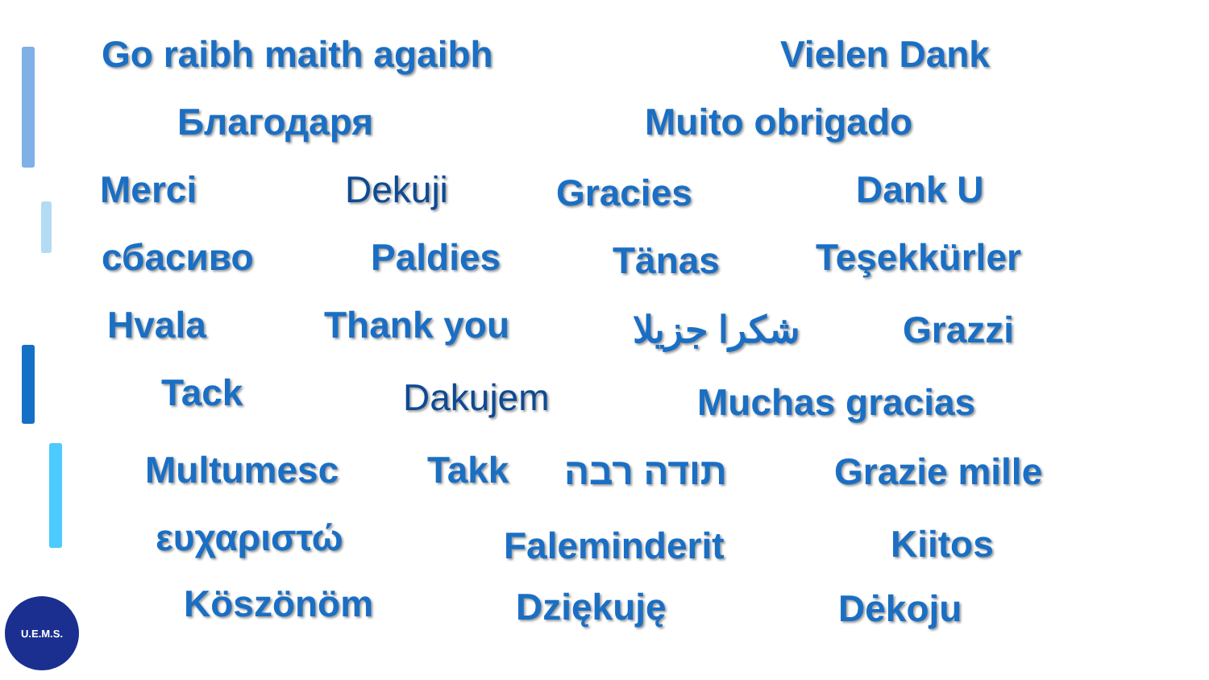Go raibh maith agaibh Vielen Dank
Благодаря Muito obrigado
Merci Dekuji Gracies Dank U
сбасиво Paldies Tänas Teşekkürler
Hvala Thank you شكرا جزيلا Grazzi
Tack Dakujem Muchas gracias
Multumesc Takk תודה רבה Grazie mille
ευχαριστώ Faleminderit Kiitos
Köszönöm Dziękuję Dėkoju
U.E.M.S.